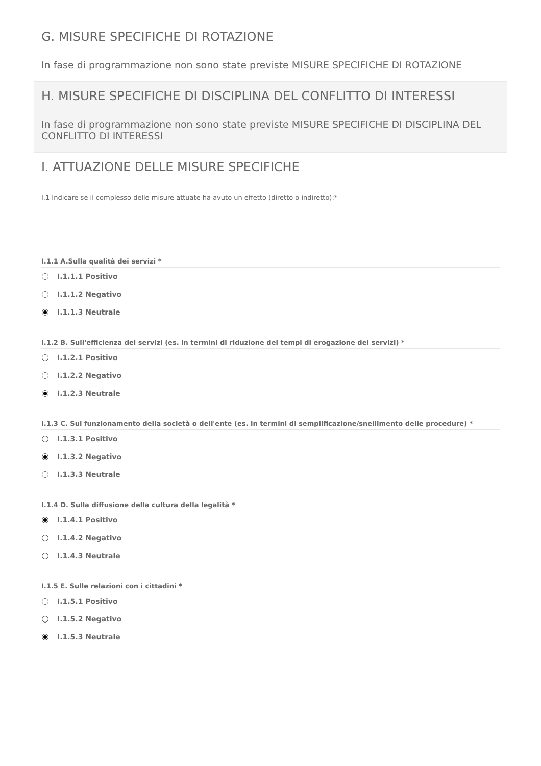G. MISURE SPECIFICHE DI ROTAZIONE
In fase di programmazione non sono state previste MISURE SPECIFICHE DI ROTAZIONE
H. MISURE SPECIFICHE DI DISCIPLINA DEL CONFLITTO DI INTERESSI
In fase di programmazione non sono state previste MISURE SPECIFICHE DI DISCIPLINA DEL CONFLITTO DI INTERESSI
I. ATTUAZIONE DELLE MISURE SPECIFICHE
I.1 Indicare se il complesso delle misure attuate ha avuto un effetto (diretto o indiretto):*
I.1.1 A.Sulla qualità dei servizi *
I.1.1.1 Positivo
I.1.1.2 Negativo
I.1.1.3 Neutrale
I.1.2 B. Sull'efficienza dei servizi (es. in termini di riduzione dei tempi di erogazione dei servizi) *
I.1.2.1 Positivo
I.1.2.2 Negativo
I.1.2.3 Neutrale
I.1.3 C. Sul funzionamento della società o dell'ente (es. in termini di semplificazione/snellimento delle procedure) *
I.1.3.1 Positivo
I.1.3.2 Negativo
I.1.3.3 Neutrale
I.1.4 D. Sulla diffusione della cultura della legalità *
I.1.4.1 Positivo
I.1.4.2 Negativo
I.1.4.3 Neutrale
I.1.5 E. Sulle relazioni con i cittadini *
I.1.5.1 Positivo
I.1.5.2 Negativo
I.1.5.3 Neutrale